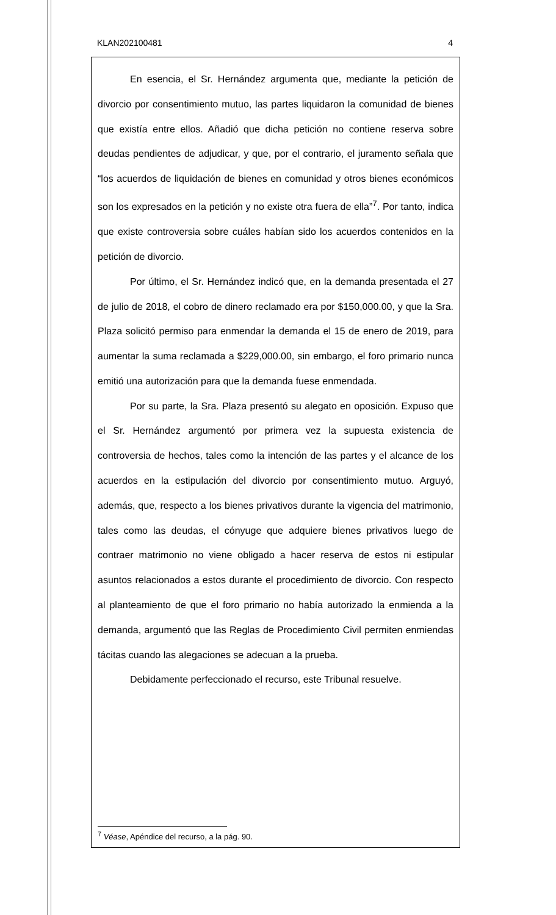KLAN202100481 4
En esencia, el Sr. Hernández argumenta que, mediante la petición de divorcio por consentimiento mutuo, las partes liquidaron la comunidad de bienes que existía entre ellos. Añadió que dicha petición no contiene reserva sobre deudas pendientes de adjudicar, y que, por el contrario, el juramento señala que “los acuerdos de liquidación de bienes en comunidad y otros bienes económicos son los expresados en la petición y no existe otra fuera de ella”<sup>7</sup>. Por tanto, indica que existe controversia sobre cuáles habían sido los acuerdos contenidos en la petición de divorcio.
Por último, el Sr. Hernández indicó que, en la demanda presentada el 27 de julio de 2018, el cobro de dinero reclamado era por $150,000.00, y que la Sra. Plaza solicitó permiso para enmendar la demanda el 15 de enero de 2019, para aumentar la suma reclamada a $229,000.00, sin embargo, el foro primario nunca emitió una autorización para que la demanda fuese enmendada.
Por su parte, la Sra. Plaza presentó su alegato en oposición. Expuso que el Sr. Hernández argumentó por primera vez la supuesta existencia de controversia de hechos, tales como la intención de las partes y el alcance de los acuerdos en la estipulación del divorcio por consentimiento mutuo. Arguyó, además, que, respecto a los bienes privativos durante la vigencia del matrimonio, tales como las deudas, el cónyuge que adquiere bienes privativos luego de contraer matrimonio no viene obligado a hacer reserva de estos ni estipular asuntos relacionados a estos durante el procedimiento de divorcio. Con respecto al planteamiento de que el foro primario no había autorizado la enmienda a la demanda, argumentó que las Reglas de Procedimiento Civil permiten enmiendas tácitas cuando las alegaciones se adecuan a la prueba.
Debidamente perfeccionado el recurso, este Tribunal resuelve.
<sup>7</sup> Véase, Apéndice del recurso, a la pág. 90.